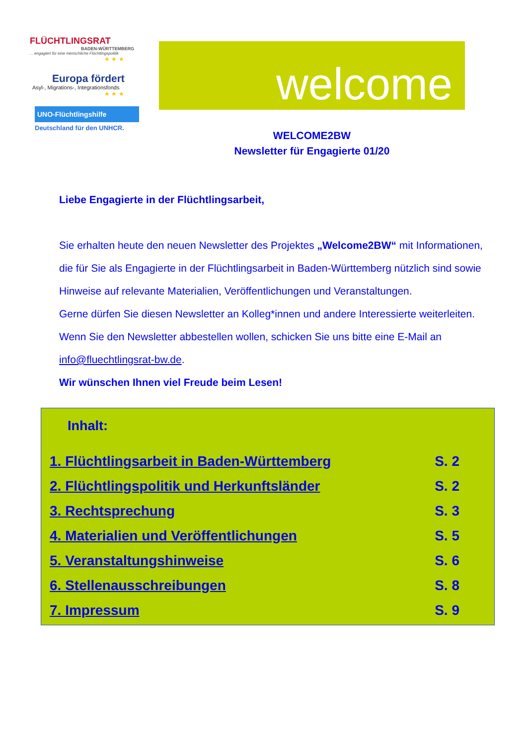FLÜCHTLINGSRAT
BADEN-WÜRTTEMBERG... engagiert für eine menschliche Flüchtlingspolitik
★ ★ ★
Europa fördert
Asyl-, Migrations-, Integrationsfonds
★ ★ ★
UNO-Flüchtlingshilfe
Deutschland für den UNHCR.
welcome
WELCOME2BW
Newsletter für Engagierte 01/20
Liebe Engagierte in der Flüchtlingsarbeit,
Sie erhalten heute den neuen Newsletter des Projektes „Welcome2BW“ mit Informationen, die für Sie als Engagierte in der Flüchtlingsarbeit in Baden-Württemberg nützlich sind sowie Hinweise auf relevante Materialien, Veröffentlichungen und Veranstaltungen.
Gerne dürfen Sie diesen Newsletter an Kolleg*innen und andere Interessierte weiterleiten. Wenn Sie den Newsletter abbestellen wollen, schicken Sie uns bitte eine E-Mail an info@fluechtlingsrat-bw.de.
Wir wünschen Ihnen viel Freude beim Lesen!
Inhalt:
1. Flüchtlingsarbeit in Baden-Württemberg S. 2
2. Flüchtlingspolitik und Herkunftsländer S. 2
3. Rechtsprechung S. 3
4. Materialien und Veröffentlichungen S. 5
5. Veranstaltungshinweise S. 6
6. Stellenausschreibungen S. 8
7. Impressum S. 9